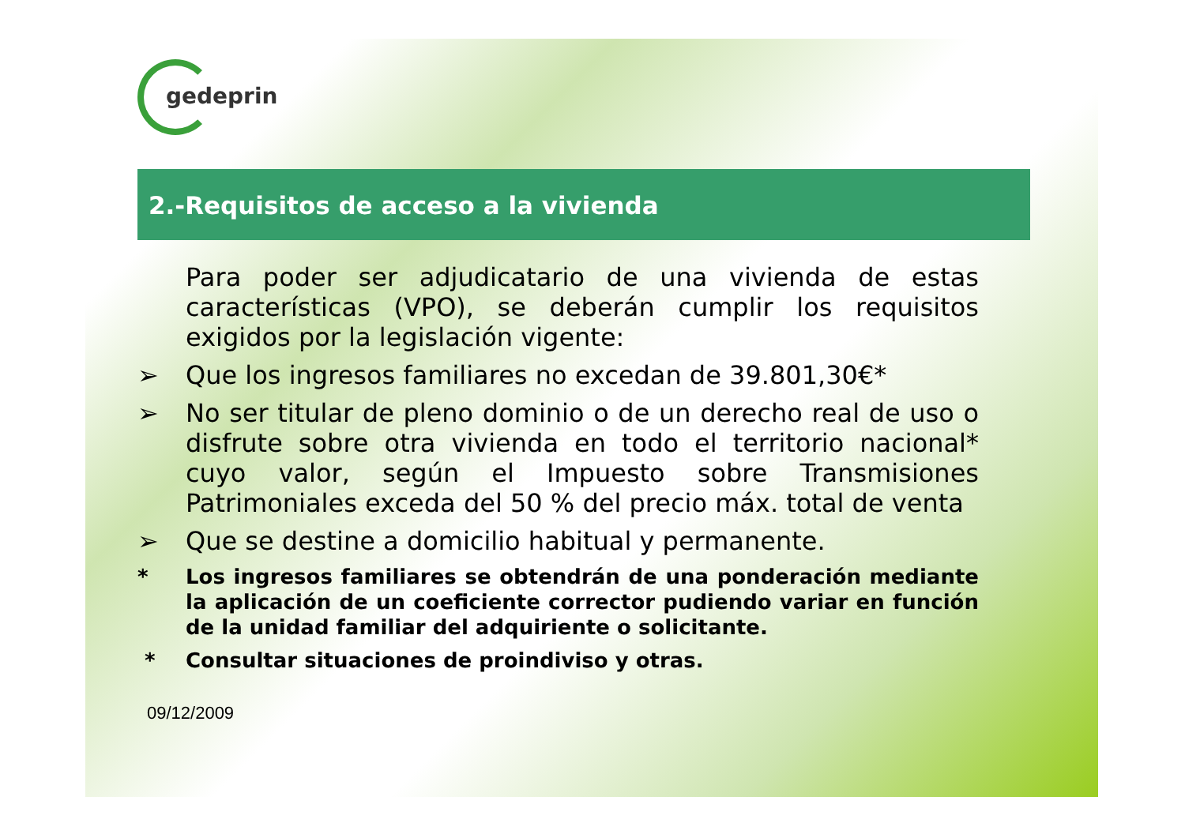gedeprin
2.-Requisitos de acceso a la vivienda
Para poder ser adjudicatario de una vivienda de estas características (VPO), se deberán cumplir los requisitos exigidos por la legislación vigente:
➢ Que los ingresos familiares no excedan de 39.801,30€*
➢ No ser titular de pleno dominio o de un derecho real de uso o disfrute sobre otra vivienda en todo el territorio nacional* cuyo valor, según el Impuesto sobre Transmisiones Patrimoniales exceda del 50 % del precio máx. total de venta
➢ Que se destine a domicilio habitual y permanente.
* Los ingresos familiares se obtendrán de una ponderación mediante la aplicación de un coeficiente corrector pudiendo variar en función de la unidad familiar del adquiriente o solicitante.
* Consultar situaciones de proindiviso y otras.
09/12/2009